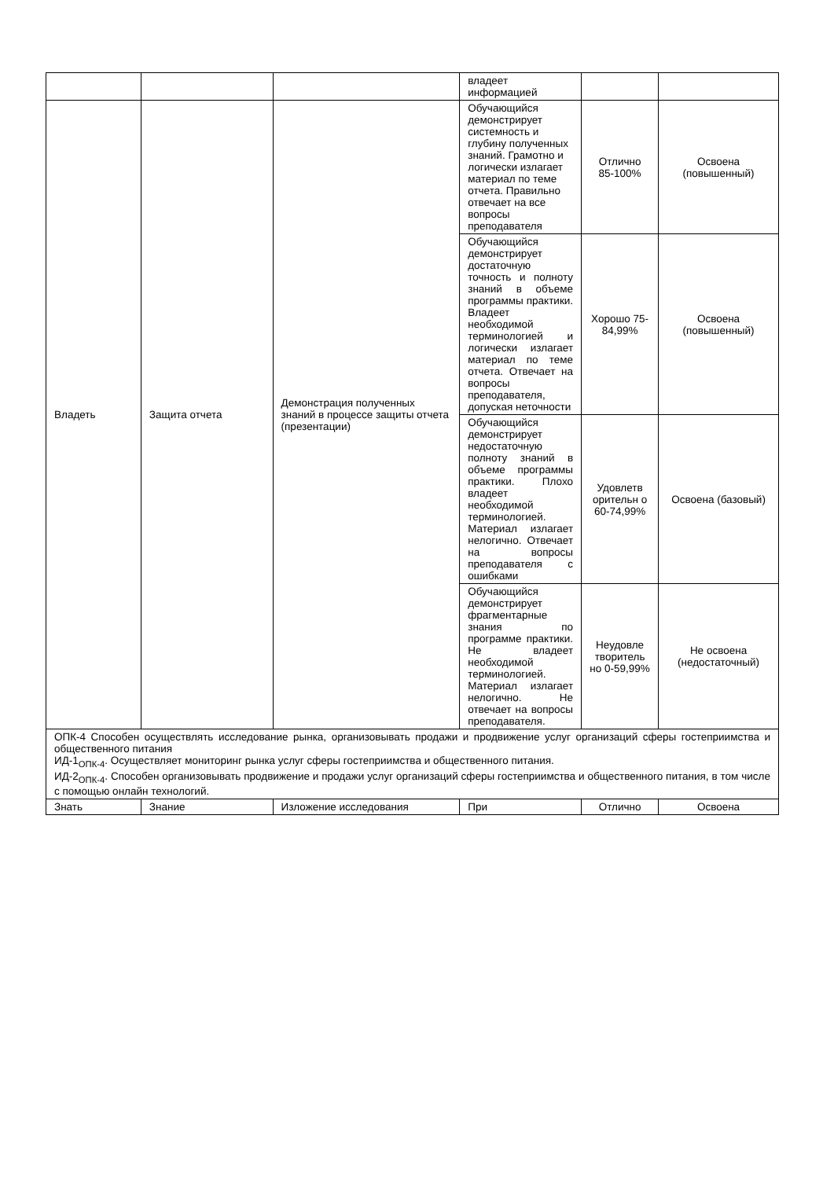| | | | владеет информацией | | |
| Владеть | Защита отчета | Демонстрация полученных знаний в процессе защиты отчета (презентации) | Обучающийся демонстрирует системность и глубину полученных знаний. Грамотно и логически излагает материал по теме отчета. Правильно отвечает на все вопросы преподавателя | Отлично 85-100% | Освоена (повышенный) |
| | | | Обучающийся демонстрирует достаточную точность и полноту знаний в объеме программы практики. Владеет необходимой терминологией и логически излагает материал по теме отчета. Отвечает на вопросы преподавателя, допуская неточности | Хорошо 75-84,99% | Освоена (повышенный) |
| | | | Обучающийся демонстрирует недостаточную полноту знаний в объеме программы практики. Плохо владеет необходимой терминологией. Материал излагает нелогично. Отвечает на вопросы преподавателя с ошибками | Удовлетв оритель­н о 60-74,99% | Освоена (базовый) |
| | | | Обучающийся демонстрирует фрагментарные знания по программе практики. Не владеет необходимой терминологией. Материал излагает нелогично. Не отвечает на вопросы преподавателя. | Неудовле творитель но 0-59,99% | Не освоена (недостаточный) |
| ОПК-4 Способен осуществлять исследование рынка, организовывать продажи и продвижение услуг организаций сферы гостеприимства и общественного питания ИД-1<sub>ОПК-4</sub>. Осуществляет мониторинг рынка услуг сферы гостеприимства и общественного питания. ИД-2<sub>ОПК-4</sub>. Способен организовывать продвижение и продажи услуг организаций сферы гостеприимства и общественного питания, в том числе с помощью онлайн технологий. | | | | | |
| Знать | Знание | Изложение исследования | При | Отлично | Освоена |